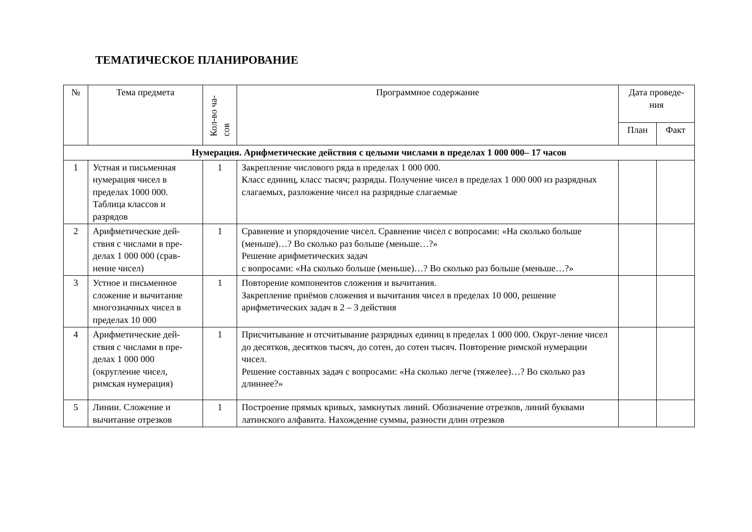ТЕМАТИЧЕСКОЕ ПЛАНИРОВАНИЕ
| № | Тема предмета | Кол-во ча-сов | Программное содержание | Дата проведе-ния | |
| --- | --- | --- | --- | --- | --- |
| | | | | План | Факт |
| Нумерация. Арифметические действия с целыми числами в пределах 1 000 000– 17 часов | | | | | |
| 1 | Устная и письменная нумерация чисел в пределах 1000 000. Таблица классов и разрядов | 1 | Закрепление числового ряда в пределах 1 000 000. Класс единиц, класс тысяч; разряды. Получение чисел в пределах 1 000 000 из разрядных слагаемых, разложение чисел на разрядные слагаемые | | |
| 2 | Арифметические дей-ствия с числами в пре-делах 1 000 000 (срав-нение чисел) | 1 | Сравнение и упорядочение чисел. Сравнение чисел с вопросами: «На сколько больше (меньше)…? Во сколько раз больше (меньше…?» Решение арифметических задач с вопросами: «На сколько больше (меньше)…? Во сколько раз больше (меньше…?» | | |
| 3 | Устное и письменное сложение и вычитание многозначных чисел в пределах 10 000 | 1 | Повторение компонентов сложения и вычитания. Закрепление приёмов сложения и вычитания чисел в пределах 10 000, решение арифметических задач в 2 – 3 действия | | |
| 4 | Арифметические дей-ствия с числами в пре-делах 1 000 000 (округление чисел, римская нумерация) | 1 | Присчитывание и отсчитывание разрядных единиц в пределах 1 000 000. Округ-ление чисел до десятков, десятков тысяч, до сотен, до сотен тысяч. Повторение римской нумерации чисел. Решение составных задач с вопросами: «На сколько легче (тяжелее)…? Во сколько раз длиннее?» | | |
| 5 | Линии. Сложение и вычитание отрезков | 1 | Построение прямых кривых, замкнутых линий. Обозначение отрезков, линий буквами латинского алфавита. Нахождение суммы, разности длин отрезков | | |